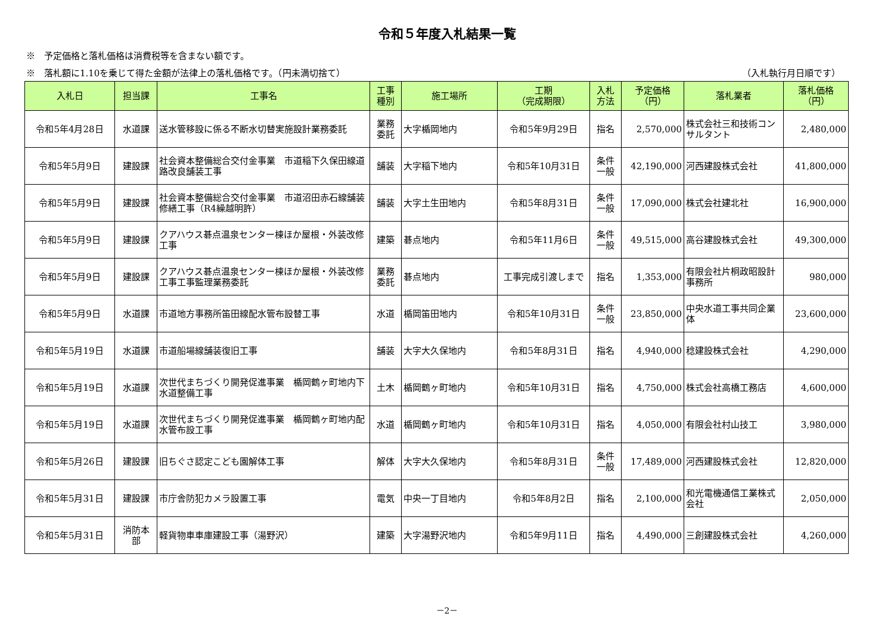令和５年度入札結果一覧
※　予定価格と落札価格は消費税等を含まない額です。
※　落札額に1.10を乗じて得た金額が法律上の落札価格です。（円未満切捨て） （入札執行月日順です）
| 入札日 | 担当課 | 工事名 | 工事 種別 | 施工場所 | 工期 （完成期限） | 入札 方法 | 予定価格 （円） | 落札業者 | 落札価格 （円） |
| --- | --- | --- | --- | --- | --- | --- | --- | --- | --- |
| 令和5年4月28日 | 水道課 | 送水管移設に係る不断水切替実施設計業務委託 | 業務 委託 | 大字楯岡地内 | 令和5年9月29日 | 指名 | 2,570,000 | 株式会社三和技術コンサルタント | 2,480,000 |
| 令和5年5月9日 | 建設課 | 社会資本整備総合交付金事業 市道稲下久保田線道路改良舗装工事 | 舗装 | 大字稲下地内 | 令和5年10月31日 | 条件 一般 | 42,190,000 | 河西建設株式会社 | 41,800,000 |
| 令和5年5月9日 | 建設課 | 社会資本整備総合交付金事業 市道沼田赤石線舗装修繕工事（R4繰越明許） | 舗装 | 大字土生田地内 | 令和5年8月31日 | 条件 一般 | 17,090,000 | 株式会社建北社 | 16,900,000 |
| 令和5年5月9日 | 建設課 | クアハウス碁点温泉センター棟ほか屋根・外装改修工事 | 建築 | 碁点地内 | 令和5年11月6日 | 条件 一般 | 49,515,000 | 高谷建設株式会社 | 49,300,000 |
| 令和5年5月9日 | 建設課 | クアハウス碁点温泉センター棟ほか屋根・外装改修工事工事監理業務委託 | 業務 委託 | 碁点地内 | 工事完成引渡しまで | 指名 | 1,353,000 | 有限会社片桐政昭設計事務所 | 980,000 |
| 令和5年5月9日 | 水道課 | 市道地方事務所笛田線配水管布設替工事 | 水道 | 楯岡笛田地内 | 令和5年10月31日 | 条件 一般 | 23,850,000 | 中央水道工事共同企業体 | 23,600,000 |
| 令和5年5月19日 | 水道課 | 市道船場線舗装復旧工事 | 舗装 | 大字大久保地内 | 令和5年8月31日 | 指名 | 4,940,000 | 稔建設株式会社 | 4,290,000 |
| 令和5年5月19日 | 水道課 | 次世代まちづくり開発促進事業 楯岡鶴ヶ町地内下水道整備工事 | 土木 | 楯岡鶴ヶ町地内 | 令和5年10月31日 | 指名 | 4,750,000 | 株式会社高橋工務店 | 4,600,000 |
| 令和5年5月19日 | 水道課 | 次世代まちづくり開発促進事業 楯岡鶴ヶ町地内配水管布設工事 | 水道 | 楯岡鶴ヶ町地内 | 令和5年10月31日 | 指名 | 4,050,000 | 有限会社村山技工 | 3,980,000 |
| 令和5年5月26日 | 建設課 | 旧ちぐさ認定こども園解体工事 | 解体 | 大字大久保地内 | 令和5年8月31日 | 条件 一般 | 17,489,000 | 河西建設株式会社 | 12,820,000 |
| 令和5年5月31日 | 建設課 | 市庁舎防犯カメラ設置工事 | 電気 | 中央一丁目地内 | 令和5年8月2日 | 指名 | 2,100,000 | 和光電機通信工業株式会社 | 2,050,000 |
| 令和5年5月31日 | 消防本 部 | 軽貨物車車庫建設工事（湯野沢） | 建築 | 大字湯野沢地内 | 令和5年9月11日 | 指名 | 4,490,000 | 三創建設株式会社 | 4,260,000 |
－2－